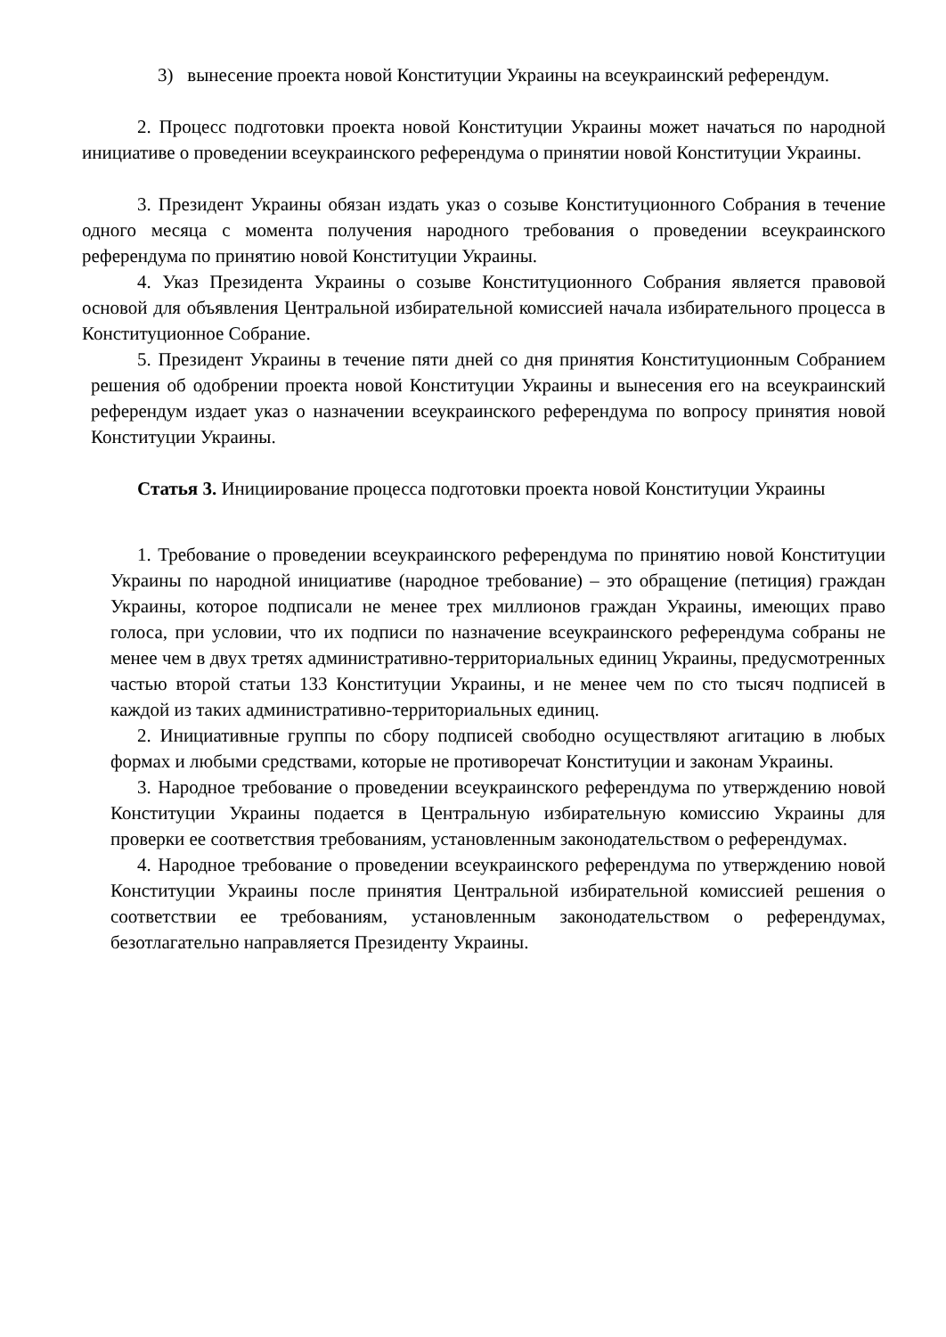3) вынесение проекта новой Конституции Украины на всеукраинский референдум.
2. Процесс подготовки проекта новой Конституции Украины может начаться по народной инициативе о проведении всеукраинского референдума о принятии новой Конституции Украины.
3. Президент Украины обязан издать указ о созыве Конституционного Собрания в течение одного месяца с момента получения народного требования о проведении всеукраинского референдума по принятию новой Конституции Украины.
4. Указ Президента Украины о созыве Конституционного Собрания является правовой основой для объявления Центральной избирательной комиссией начала избирательного процесса в Конституционное Собрание.
5. Президент Украины в течение пяти дней со дня принятия Конституционным Собранием решения об одобрении проекта новой Конституции Украины и вынесения его на всеукраинский референдум издает указ о назначении всеукраинского референдума по вопросу принятия новой Конституции Украины.
Статья 3. Инициирование процесса подготовки проекта новой Конституции Украины
1. Требование о проведении всеукраинского референдума по принятию новой Конституции Украины по народной инициативе (народное требование) – это обращение (петиция) граждан Украины, которое подписали не менее трех миллионов граждан Украины, имеющих право голоса, при условии, что их подписи по назначение всеукраинского референдума собраны не менее чем в двух третях административно-территориальных единиц Украины, предусмотренных частью второй статьи 133 Конституции Украины, и не менее чем по сто тысяч подписей в каждой из таких административно-территориальных единиц.
2. Инициативные группы по сбору подписей свободно осуществляют агитацию в любых формах и любыми средствами, которые не противоречат Конституции и законам Украины.
3. Народное требование о проведении всеукраинского референдума по утверждению новой Конституции Украины подается в Центральную избирательную комиссию Украины для проверки ее соответствия требованиям, установленным законодательством о референдумах.
4. Народное требование о проведении всеукраинского референдума по утверждению новой Конституции Украины после принятия Центральной избирательной комиссией решения о соответствии ее требованиям, установленным законодательством о референдумах, безотлагательно направляется Президенту Украины.